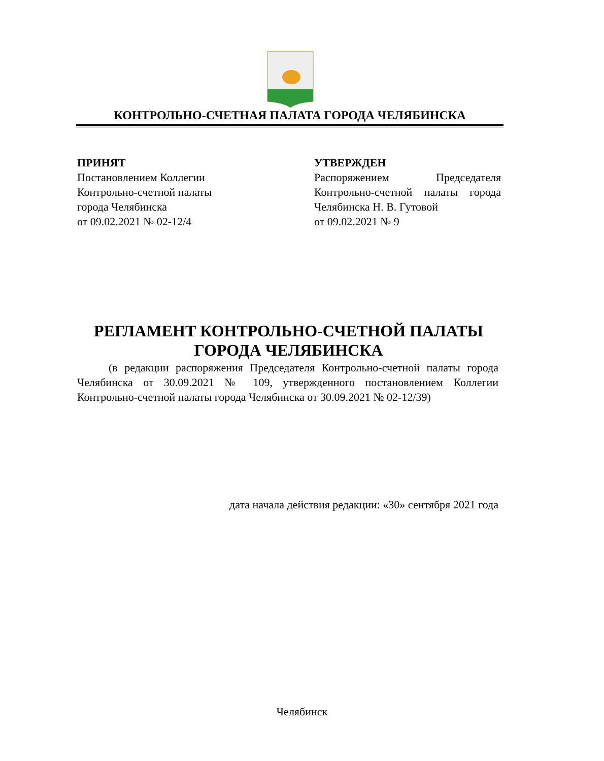КОНТРОЛЬНО-СЧЕТНАЯ ПАЛАТА ГОРОДА ЧЕЛЯБИНСКА
ПРИНЯТ
Постановлением Коллегии
Контрольно-счетной палаты
города Челябинска
от 09.02.2021 № 02-12/4
УТВЕРЖДЕН
Распоряжением Председателя Контрольно-счетной палаты города Челябинска Н. В. Гутовой
от 09.02.2021 № 9
РЕГЛАМЕНТ КОНТРОЛЬНО-СЧЕТНОЙ ПАЛАТЫ
ГОРОДА ЧЕЛЯБИНСКА
(в редакции распоряжения Председателя Контрольно-счетной палаты города Челябинска от 30.09.2021 № 109, утвержденного постановлением Коллегии Контрольно-счетной палаты города Челябинска от 30.09.2021 № 02-12/39)
дата начала действия редакции: «30» сентября 2021 года
Челябинск